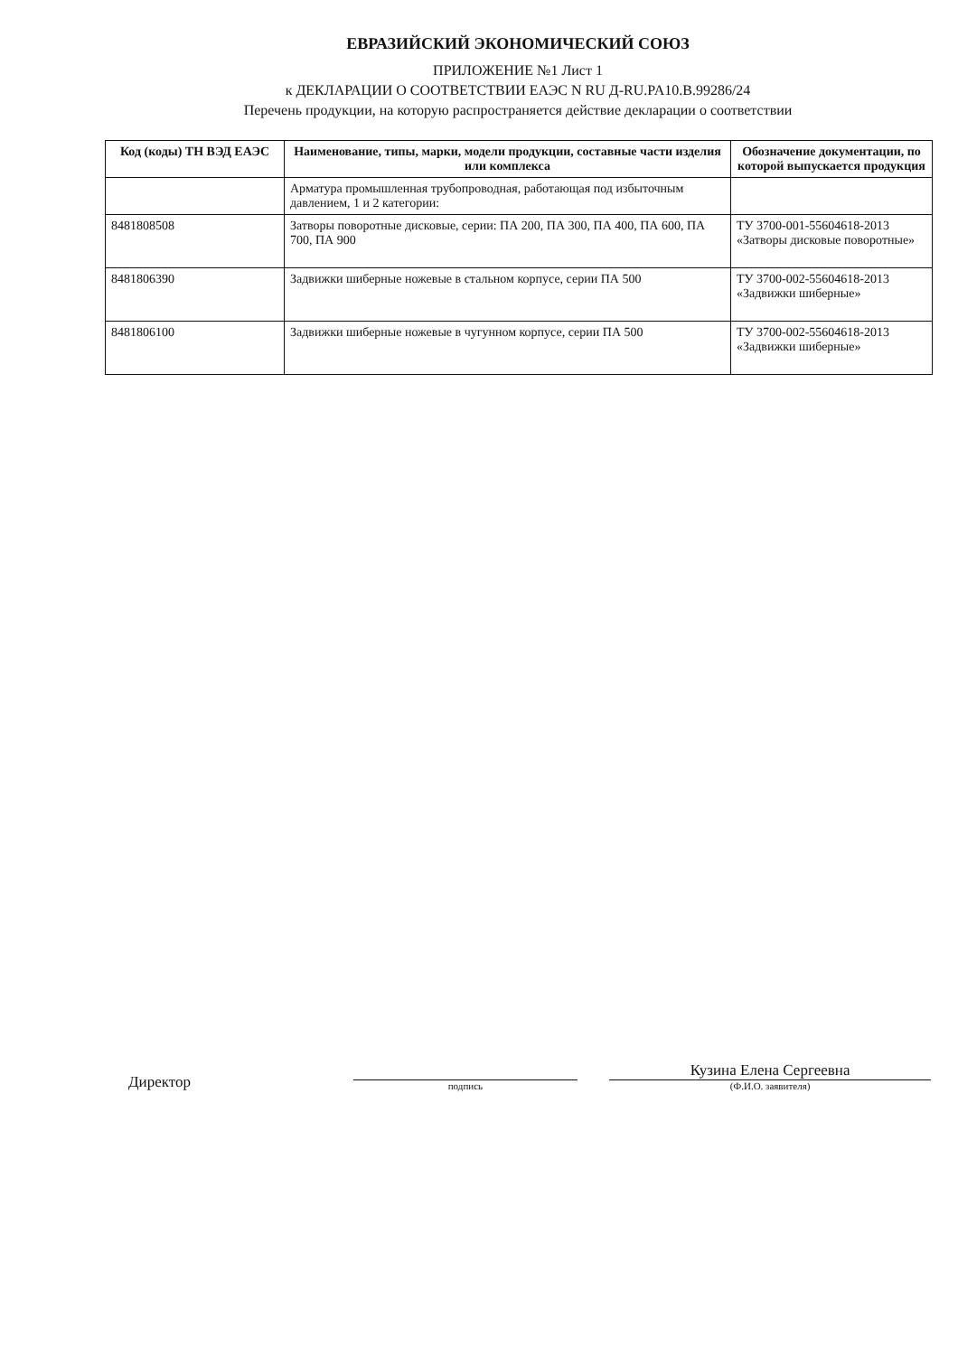ЕВРАЗИЙСКИЙ ЭКОНОМИЧЕСКИЙ СОЮЗ
ПРИЛОЖЕНИЕ №1 Лист 1
к ДЕКЛАРАЦИИ О СООТВЕТСТВИИ ЕАЭС N RU Д-RU.PA10.B.99286/24
Перечень продукции, на которую распространяется действие декларации о соответствии
| Код (коды) ТН ВЭД ЕАЭС | Наименование, типы, марки, модели продукции, составные части изделия или комплекса | Обозначение документации, по которой выпускается продукция |
| --- | --- | --- |
| | Арматура промышленная трубопроводная, работающая под избыточным давлением, 1 и 2 категории: | |
| 8481808508 | Затворы поворотные дисковые, серии: ПА 200, ПА 300, ПА 400, ПА 600, ПА 700, ПА 900 | ТУ 3700-001-55604618-2013 «Затворы дисковые поворотные» |
| 8481806390 | Задвижки шиберные ножевые в стальном корпусе, серии ПА 500 | ТУ 3700-002-55604618-2013 «Задвижки шиберные» |
| 8481806100 | Задвижки шиберные ножевые в чугунном корпусе, серии ПА 500 | ТУ 3700-002-55604618-2013 «Задвижки шиберные» |
Директор
подпись
Кузина Елена Сергеевна
(Ф.И.О. заявителя)